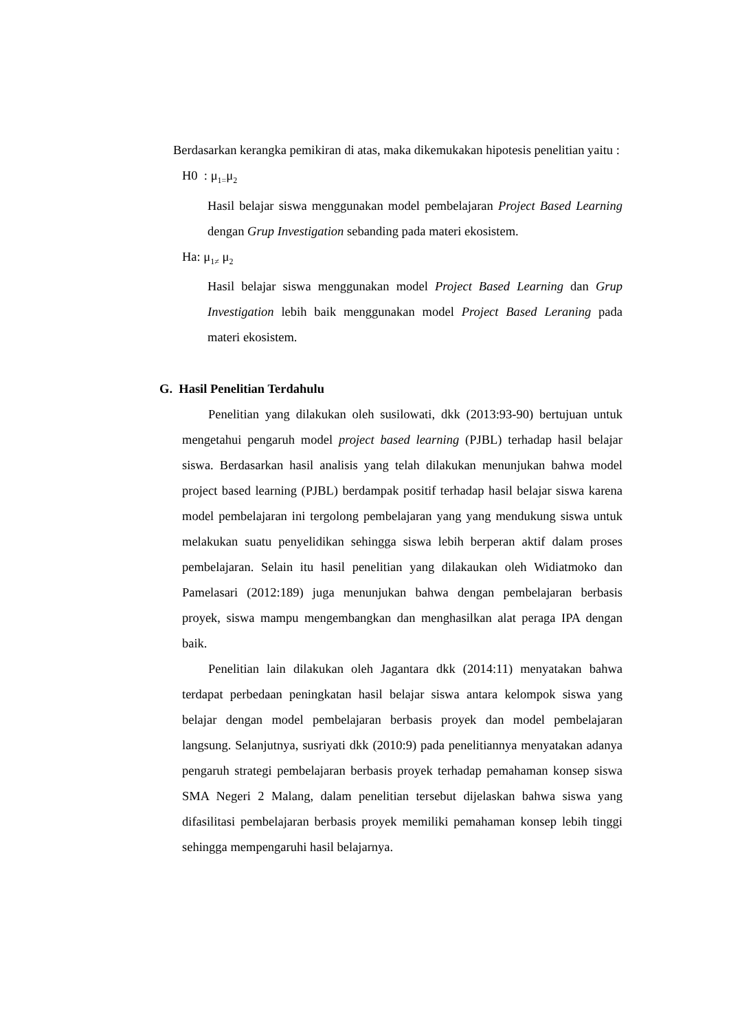Berdasarkan kerangka pemikiran di atas, maka dikemukakan hipotesis penelitian yaitu :
H0 : μ<sub>1=</sub>μ<sub>2</sub>
Hasil belajar siswa menggunakan model pembelajaran Project Based Learning dengan Grup Investigation sebanding pada materi ekosistem.
Ha: μ<sub>1≠</sub> μ<sub>2</sub>
Hasil belajar siswa menggunakan model Project Based Learning dan Grup Investigation lebih baik menggunakan model Project Based Leraning pada materi ekosistem.
G. Hasil Penelitian Terdahulu
Penelitian yang dilakukan oleh susilowati, dkk (2013:93-90) bertujuan untuk mengetahui pengaruh model project based learning (PJBL) terhadap hasil belajar siswa. Berdasarkan hasil analisis yang telah dilakukan menunjukan bahwa model project based learning (PJBL) berdampak positif terhadap hasil belajar siswa karena model pembelajaran ini tergolong pembelajaran yang yang mendukung siswa untuk melakukan suatu penyelidikan sehingga siswa lebih berperan aktif dalam proses pembelajaran. Selain itu hasil penelitian yang dilakaukan oleh Widiatmoko dan Pamelasari (2012:189) juga menunjukan bahwa dengan pembelajaran berbasis proyek, siswa mampu mengembangkan dan menghasilkan alat peraga IPA dengan baik.
Penelitian lain dilakukan oleh Jagantara dkk (2014:11) menyatakan bahwa terdapat perbedaan peningkatan hasil belajar siswa antara kelompok siswa yang belajar dengan model pembelajaran berbasis proyek dan model pembelajaran langsung. Selanjutnya, susriyati dkk (2010:9) pada penelitiannya menyatakan adanya pengaruh strategi pembelajaran berbasis proyek terhadap pemahaman konsep siswa SMA Negeri 2 Malang, dalam penelitian tersebut dijelaskan bahwa siswa yang difasilitasi pembelajaran berbasis proyek memiliki pemahaman konsep lebih tinggi sehingga mempengaruhi hasil belajarnya.